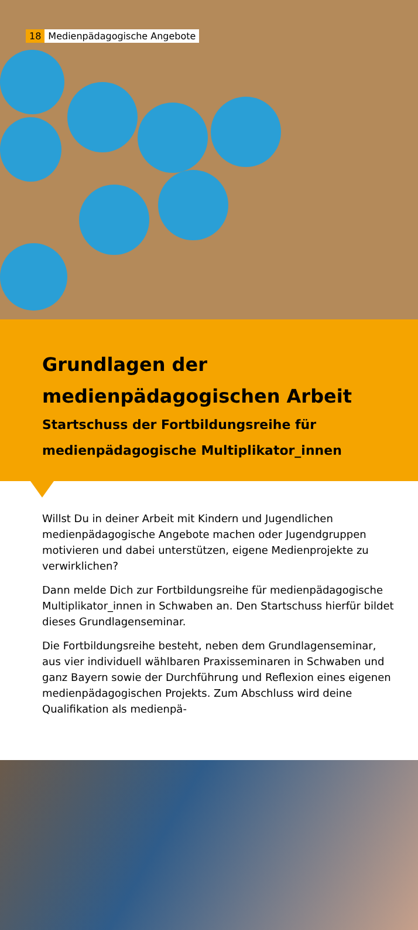18 Medienpädagogische Angebote
Grundlagen der medienpädagogischen Arbeit
Startschuss der Fortbildungsreihe für medienpädagogische Multiplikator_innen
Willst Du in deiner Arbeit mit Kindern und Jugendlichen medienpäda­gogische Angebote machen oder Jugendgruppen motivieren und dabei unterstützen, eigene Medienprojekte zu verwirklichen?
Dann melde Dich zur Fortbildungsreihe für medienpädagogische Mul­tiplikator_innen in Schwaben an. Den Startschuss hierfür bildet dieses Grundlagenseminar.
Die Fortbildungsreihe besteht, neben dem Grundlagenseminar, aus vier individuell wählbaren Praxisseminaren in Schwaben und ganz Bayern sowie der Durchführung und Reflexion eines eigenen medienpädagogi­schen Projekts. Zum Abschluss wird deine Qualifikation als medienpä-